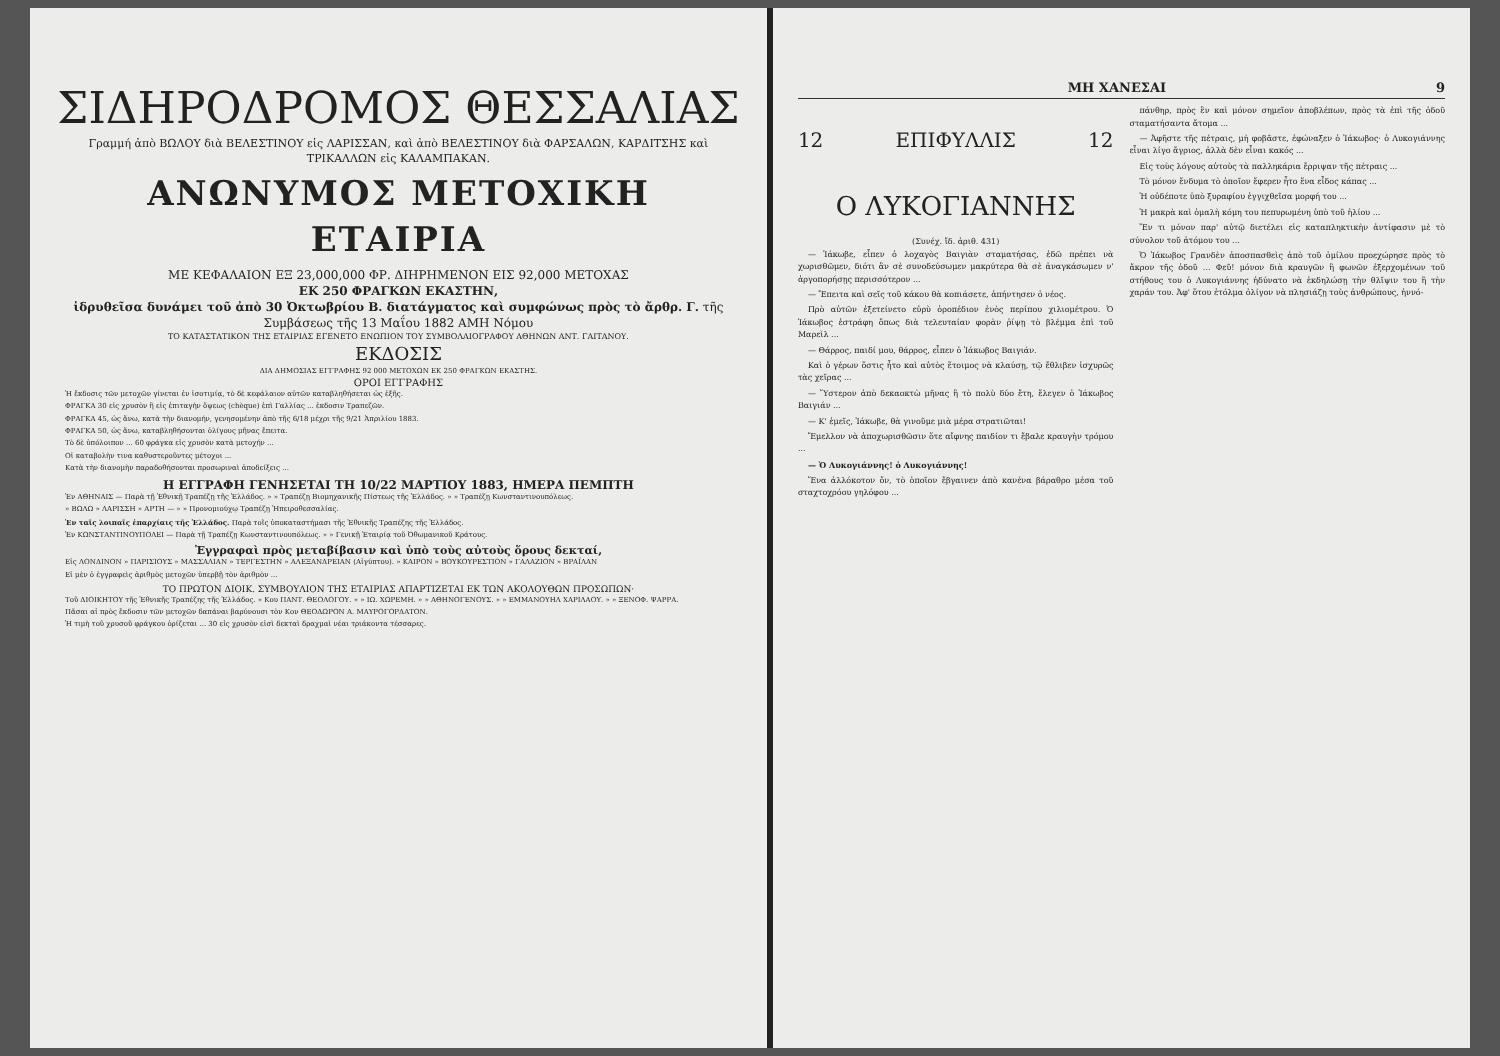ΣΙΔΗΡΟΔΡΟΜΟΣ ΘΕΣΣΑΛΙΑΣ
Γραμμή ἀπὸ ΒΩΛΟΥ διὰ ΒΕΛΕΣΤΙΝΟΥ εἰς ΛΑΡΙΣΣΑΝ, καὶ ἀπὸ ΒΕΛΕΣΤΙΝΟΥ διὰ ΦΑΡΣΑΛΩΝ, ΚΑΡΔΙΤΣΗΣ καὶ ΤΡΙΚΑΛΛΩΝ εἰς ΚΑΛΑΜΠΑΚΑΝ.
ΑΝΩΝΥΜΟΣ ΜΕΤΟΧΙΚΗ ΕΤΑΙΡΙΑ
ΜΕ ΚΕΦΑΛΑΙΟΝ ΕΞ 23,000,000 ΦΡ. ΔΙΗΡΗΜΕΝΟΝ ΕΙΣ 92,000 ΜΕΤΟΧΑΣ
ΕΚ 250 ΦΡΑΓΚΩΝ ΕΚΑΣΤΗΝ,
ἱδρυθεῖσα δυνάμει τοῦ ἀπὸ 30 Ὀκτωβρίου Β. διατάγματος καὶ συμφώνως πρὸς τὸ ἄρθρ. Γ. τῆς Συμβάσεως τῆς 13 Μαΐου 1882 ΑΜΗ Νόμου
ΤΟ ΚΑΤΑΣΤΑΤΙΚΟΝ ΤΗΣ ΕΤΑΙΡΙΑΣ ΕΓΕΝΕΤΟ ΕΝΩΠΙΟΝ ΤΟΥ ΣΥΜΒΟΛΑΙΟΓΡΑΦΟΥ ΑΘΗΝΩΝ ΑΝΤ. ΓΑΙΤΑΝΟΥ.
ΕΚΔΟΣΙΣ
ΔΙΑ ΔΗΜΟΣΙΑΣ ΕΓΓΡΑΦΗΣ 92 000 ΜΕΤΟΧΩΝ ΕΚ 250 ΦΡΑΓΚΩΝ ΕΚΑΣΤΗΣ.
ΟΡΟΙ ΕΓΓΡΑΦΗΣ
Ἡ ἔκδοσις τῶν μετοχῶν γίνεται ἐν ἰσοτιμίᾳ, τὸ δὲ κεφάλαιον αὐτῶν καταβληθήσεται ὡς ἑξῆς.
ΦΡΑΓΚΑ 30 εἰς χρυσὸν ἢ εἰς ἐπιταγὴν ὄψεως (chèque) ἐπὶ Γαλλίας ... ἐκδοσιν Τραπεζῶν.
ΦΡΑΓΚΑ 45, ὡς ἄνω, κατὰ τὴν διανομήν, γενησομένην ἀπὸ τῆς 6/18 μέχρι τῆς 9/21 Ἀπριλίου 1883.
ΦΡΑΓΚΑ 50, ὡς ἄνω, καταβληθήσονται ὀλίγους μῆνας ἔπειτα.
Τὸ δὲ ὑπόλοιπον ... 60 φράγκα εἰς χρυσὸν κατὰ μετοχήν ...
Οἱ καταβολὴν τινα καθυστεροῦντες μέτοχοι ...
Κατὰ τὴν διανομὴν παραδοθήσονται προσωριναὶ ἀποδείξεις ...
Η ΕΓΓΡΑΦΗ ΓΕΝΗΣΕΤΑΙ ΤΗ 10/22 ΜΑΡΤΙΟΥ 1883, ΗΜΕΡΑ ΠΕΜΠΤΗ
Ἐν ΑΘΗΝΑΙΣ — Παρὰ τῇ Ἐθνικῇ Τραπέζῃ τῆς Ἑλλάδος. » » Τραπέζῃ Βιομηχανικῆς Πίστεως τῆς Ἑλλάδος. » » Τραπέζῃ Κωνσταντινουπόλεως.
» ΒΩΛΩ » ΛΑΡΙΣΣΗ » ΑΡΤΗ — » » Προνομιούχῳ Τραπέζῃ Ἠπειροθεσσαλίας.
Ἐν ταῖς λοιπαῖς ἐπαρχίαις τῆς Ἑλλάδος. Παρὰ τοῖς ὑποκαταστήμασι τῆς Ἐθνικῆς Τραπέζης τῆς Ἑλλάδος.
Ἐν ΚΩΝΣΤΑΝΤΙΝΟΥΠΟΛΕΙ — Παρὰ τῇ Τραπέζῃ Κωνσταντινουπόλεως. » » Γενικῇ Ἑταιρίᾳ τοῦ Ὀθωμανικοῦ Κράτους.
Ἐγγραφαὶ πρὸς μεταβίβασιν καὶ ὑπὸ τοὺς αὐτοὺς ὅρους δεκταί,
Εἰς ΛΟΝΔΙΝΟΝ » ΠΑΡΙΣΙΟΥΣ » ΜΑΣΣΑΛΙΑΝ » ΤΕΡΓΕΣΤΗΝ » ΑΛΕΞΑΝΔΡΕΙΑΝ (Αἰγύπτου). » ΚΑΙΡΟΝ » ΒΟΥΚΟΥΡΕΣΤΙΟΝ » ΓΑΛΑΖΙΟΝ » ΒΡΑΪΛΑΝ
Εἰ μὲν ὁ ἐγγραφεὶς ἀριθμὸς μετοχῶν ὑπερβῇ τὸν ἀριθμὸν ...
ΤΟ ΠΡΩΤΟΝ ΔΙΟΙΚ. ΣΥΜΒΟΥΛΙΟΝ ΤΗΣ ΕΤΑΙΡΙΑΣ ΑΠΑΡΤΙΖΕΤΑΙ ΕΚ ΤΩΝ ΑΚΟΛΟΥΘΩΝ ΠΡΟΣΩΠΩΝ·
Τοῦ ΔΙΟΙΚΗΤΟΥ τῆς Ἐθνικῆς Τραπέζης τῆς Ἑλλάδος. » Κου ΠΑΝΤ. ΘΕΟΛΟΓΟΥ. » » ΙΩ. ΧΩΡΕΜΗ. » » ΑΘΗΝΟΓΕΝΟΥΣ. » » ΕΜΜΑΝΟΥΗΛ ΧΑΡΙΛΑΟΥ. » » ΞΕΝΟΦ. ΨΑΡΡΑ.
Πᾶσαι αἱ πρὸς ἔκδοσιν τῶν μετοχῶν δαπάναι βαρύνουσι τὸν Κον ΘΕΟΔΩΡΟΝ Α. ΜΑΥΡΟΓΟΡΔΑΤΟΝ.
Ἡ τιμὴ τοῦ χρυσοῦ φράγκου ὁρίζεται ... 30 εἰς χρυσὸν εἰσὶ δεκταὶ δραχμαὶ νέαι τριάκοντα τέσσαρες.
ΜΗ ΧΑΝΕΣΑΙ 9
12 ΕΠΙΦΥΛΛΙΣ 12
Ο ΛΥΚΟΓΙΑΝΝΗΣ
(Συνέχ. ἴδ. ἀριθ. 431)
— Ἰάκωβε, εἶπεν ὁ λοχαγὸς Βαιγιὰν σταματήσας, ἐδῶ πρέπει νὰ χωρισθῶμεν, διότι ἂν σὲ συνοδεύσωμεν μακρύτερα θὰ σὲ ἀναγκάσωμεν ν' ἀργοπορήσῃς περισσότερον ...
— Ἔπειτα καὶ σεῖς τοῦ κάκου θὰ κοπιάσετε, ἀπήντησεν ὁ νέος.
Πρὸ αὐτῶν ἐξετείνετο εὐρὺ ὀροπέδιον ἑνὸς περίπου χιλιομέτρου. Ὁ Ἰάκωβος ἐστράφη ὅπως διὰ τελευταίαν φορὰν ῥίψῃ τὸ βλέμμα ἐπὶ τοῦ Μαρεὶλ ...
— Θάρρος, παιδί μου, θάρρος, εἶπεν ὁ Ἰάκωβος Βαιγιάν.
Καὶ ὁ γέρων ὅστις ἦτο καὶ αὐτὸς ἕτοιμος νὰ κλαύσῃ, τῷ ἔθλιβεν ἰσχυρῶς τὰς χεῖρας ...
— Ὕστερον ἀπὸ δεκαοκτὼ μῆνας ἢ τὸ πολὺ δύο ἔτη, ἔλεγεν ὁ Ἰάκωβος Βαιγιάν ...
— Κ' ἐμεῖς, Ἰάκωβε, θὰ γινοῦμε μιὰ μέρα στρατιῶται!
Ἔμελλον νὰ ἀποχωρισθῶσιν ὅτε αἴφνης παιδίον τι ἔβαλε κραυγὴν τρόμου ...
— Ὁ Λυκογιάννης! ὁ Λυκογιάννης!
Ἕνα ἀλλόκοτον ὄν, τὸ ὁποῖον ἔβγαινεν ἀπὸ κανένα βάραθρο μέσα τοῦ σταχτοχρόου γηλόφου ...
πάνθηρ, πρὸς ἓν καὶ μόνον σημεῖον ἀποβλέπων, πρὸς τὰ ἐπὶ τῆς ὁδοῦ σταματήσαντα ἄτομα ...
— Ἀφῆστε τῆς πέτραις, μὴ φοβᾶστε, ἐφώναξεν ὁ Ἰάκωβος· ὁ Λυκογιάννης εἶναι λίγο ἄγριος, ἀλλὰ δὲν εἶναι κακός ...
Εἰς τοὺς λόγους αὐτοὺς τὰ παλληκάρια ἔρριψαν τῆς πέτραις ...
Τὸ μόνον ἔνδυμα τὸ ὁποῖον ἔφερεν ἦτο ἕνα εἶδος κάπας ...
Ἡ οὐδέποτε ὑπὸ ξυραφίου ἐγγιχθεῖσα μορφή του ...
Ἡ μακρὰ καὶ ὁμαλὴ κόμη του πεπυρωμένη ὑπὸ τοῦ ἡλίου ...
Ἕν τι μόνον παρ' αὐτῷ διετέλει εἰς καταπληκτικὴν ἀντίφασιν μὲ τὸ σύνολον τοῦ ἀτόμου του ...
Ὁ Ἰάκωβος Γρανδὲν ἀποσπασθεὶς ἀπὸ τοῦ ὁμίλου προεχώρησε πρὸς τὸ ἄκρον τῆς ὁδοῦ ... Φεῦ! μόνον διὰ κραυγῶν ἢ φωνῶν ἐξερχομένων τοῦ στήθους του ὁ Λυκογιάννης ἠδύνατο νὰ ἐκδηλώσῃ τὴν θλῖψιν του ἢ τὴν χαράν του. Ἀφ' ὅτου ἐτόλμα ὀλίγον νὰ πλησιάζῃ τοὺς ἀνθρώπους, ἠννό-